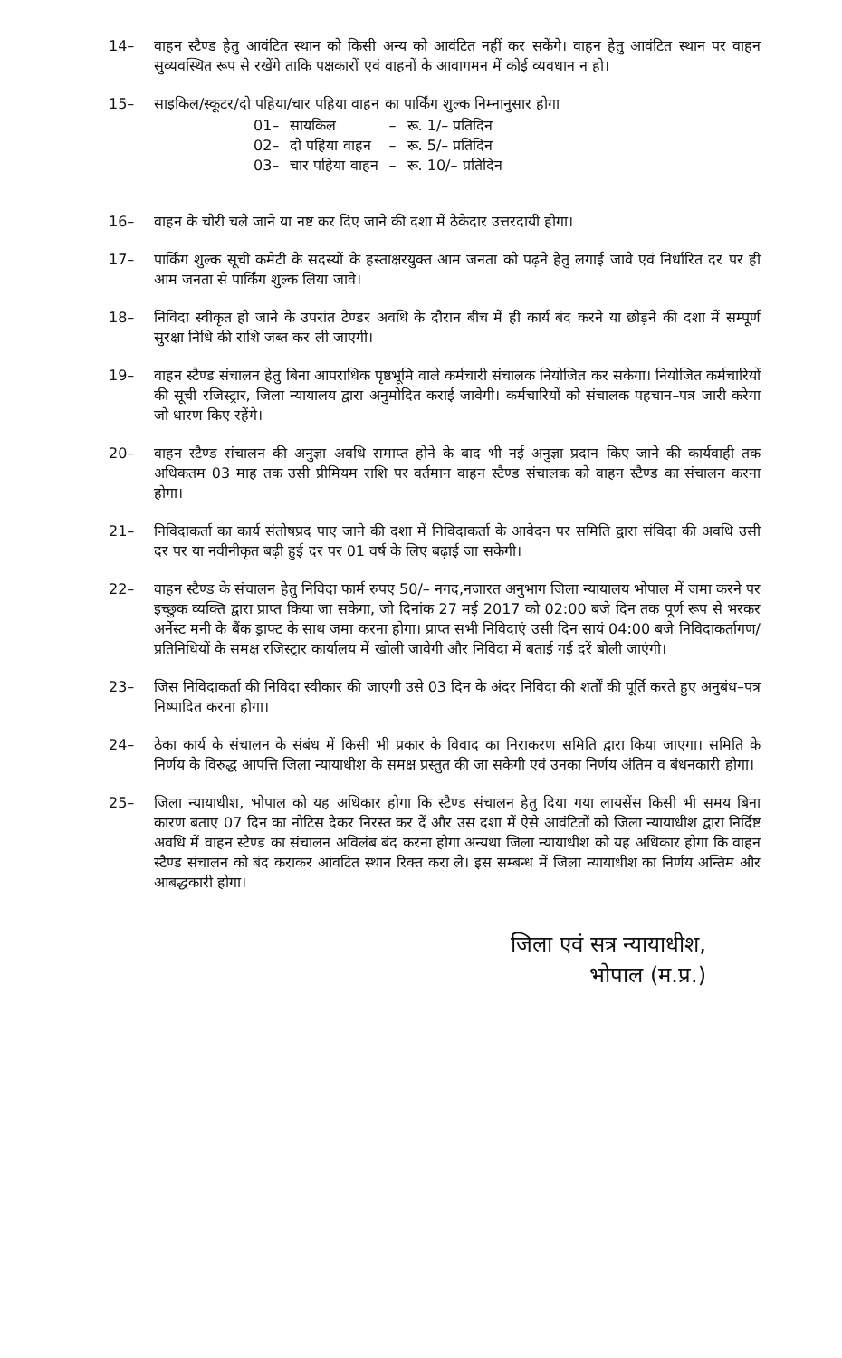14– वाहन स्टैण्ड हेतु आवंटित स्थान को किसी अन्य को आवंटित नहीं कर सकेंगे। वाहन हेतु आवंटित स्थान पर वाहन सुव्यवस्थित रूप से रखेंगे ताकि पक्षकारों एवं वाहनों के आवागमन में कोई व्यवधान न हो।
15– साइकिल/स्कूटर/दो पहिया/चार पहिया वाहन का पार्किंग शुल्क निम्नानुसार होगा
| 01– | सायकिल | – | रू. 1/– प्रतिदिन |
| 02– | दो पहिया वाहन | – | रू. 5/– प्रतिदिन |
| 03– | चार पहिया वाहन | – | रू. 10/– प्रतिदिन |
16– वाहन के चोरी चले जाने या नष्ट कर दिए जाने की दशा में ठेकेदार उत्तरदायी होगा।
17– पार्किंग शुल्क सूची कमेटी के सदस्यों के हस्ताक्षरयुक्त आम जनता को पढ़ने हेतु लगाई जावे एवं निर्धारित दर पर ही आम जनता से पार्किंग शुल्क लिया जावे।
18– निविदा स्वीकृत हो जाने के उपरांत टेण्डर अवधि के दौरान बीच में ही कार्य बंद करने या छोड़ने की दशा में सम्पूर्ण सुरक्षा निधि की राशि जब्त कर ली जाएगी।
19– वाहन स्टैण्ड संचालन हेतु बिना आपराधिक पृष्ठभूमि वाले कर्मचारी संचालक नियोजित कर सकेगा। नियोजित कर्मचारियों की सूची रजिस्ट्रार, जिला न्यायालय द्वारा अनुमोदित कराई जावेगी। कर्मचारियों को संचालक पहचान–पत्र जारी करेगा जो धारण किए रहेंगे।
20– वाहन स्टैण्ड संचालन की अनुज्ञा अवधि समाप्त होने के बाद भी नई अनुज्ञा प्रदान किए जाने की कार्यवाही तक अधिकतम 03 माह तक उसी प्रीमियम राशि पर वर्तमान वाहन स्टैण्ड संचालक को वाहन स्टैण्ड का संचालन करना होगा।
21– निविदाकर्ता का कार्य संतोषप्रद पाए जाने की दशा में निविदाकर्ता के आवेदन पर समिति द्वारा संविदा की अवधि उसी दर पर या नवीनीकृत बढ़ी हुई दर पर 01 वर्ष के लिए बढ़ाई जा सकेगी।
22– वाहन स्टैण्ड के संचालन हेतु निविदा फार्म रुपए 50/– नगद,नजारत अनुभाग जिला न्यायालय भोपाल में जमा करने पर इच्छुक व्यक्ति द्वारा प्राप्त किया जा सकेगा, जो दिनांक 27 मई 2017 को 02:00 बजे दिन तक पूर्ण रूप से भरकर अर्नेस्ट मनी के बैंक ड्राफ्ट के साथ जमा करना होगा। प्राप्त सभी निविदाएं उसी दिन सायं 04:00 बजे निविदाकर्तागण/प्रतिनिधियों के समक्ष रजिस्ट्रार कार्यालय में खोली जावेगी और निविदा में बताई गई दरें बोली जाएंगी।
23– जिस निविदाकर्ता की निविदा स्वीकार की जाएगी उसे 03 दिन के अंदर निविदा की शर्तों की पूर्ति करते हुए अनुबंध–पत्र निष्पादित करना होगा।
24– ठेका कार्य के संचालन के संबंध में किसी भी प्रकार के विवाद का निराकरण समिति द्वारा किया जाएगा। समिति के निर्णय के विरुद्ध आपत्ति जिला न्यायाधीश के समक्ष प्रस्तुत की जा सकेगी एवं उनका निर्णय अंतिम व बंधनकारी होगा।
25– जिला न्यायाधीश, भोपाल को यह अधिकार होगा कि स्टैण्ड संचालन हेतु दिया गया लायसेंस किसी भी समय बिना कारण बताए 07 दिन का नोटिस देकर निरस्त कर दें और उस दशा में ऐसे आवंटितों को जिला न्यायाधीश द्वारा निर्दिष्ट अवधि में वाहन स्टैण्ड का संचालन अविलंब बंद करना होगा अन्यथा जिला न्यायाधीश को यह अधिकार होगा कि वाहन स्टैण्ड संचालन को बंद कराकर आंवटित स्थान रिक्त करा ले। इस सम्बन्ध में जिला न्यायाधीश का निर्णय अन्तिम और आबद्धकारी होगा।
जिला एवं सत्र न्यायाधीश,
भोपाल (म.प्र.)